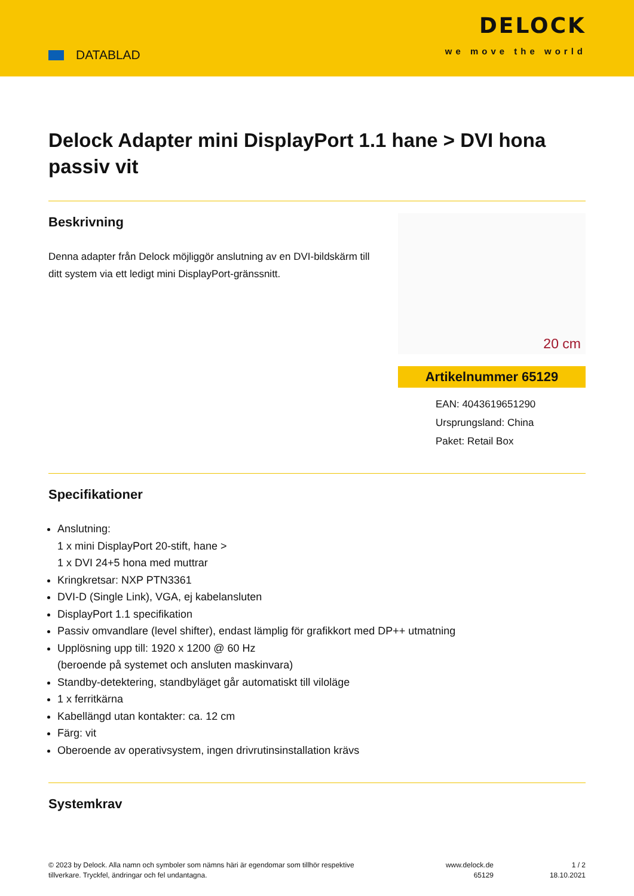DATABLAD
DELOCK
we move the world
Delock Adapter mini DisplayPort 1.1 hane > DVI hona passiv vit
Beskrivning
Denna adapter från Delock möjliggör anslutning av en DVI-bildskärm till ditt system via ett ledigt mini DisplayPort-gränssnitt.
20 cm
Artikelnummer 65129
EAN: 4043619651290
Ursprungsland: China
Paket: Retail Box
Specifikationer
Anslutning:
1 x mini DisplayPort 20-stift, hane >
1 x DVI 24+5 hona med muttrar
Kringkretsar: NXP PTN3361
DVI-D (Single Link), VGA, ej kabelansluten
DisplayPort 1.1 specifikation
Passiv omvandlare (level shifter), endast lämplig för grafikkort med DP++ utmatning
Upplösning upp till: 1920 x 1200 @ 60 Hz
(beroende på systemet och ansluten maskinvara)
Standby-detektering, standbyläget går automatiskt till viloläge
1 x ferritkärna
Kabellängd utan kontakter: ca. 12 cm
Färg: vit
Oberoende av operativsystem, ingen drivrutinsinstallation krävs
Systemkrav
© 2023 by Delock. Alla namn och symboler som nämns häri är egendomar som tillhör respektive tillverkare. Tryckfel, ändringar och fel undantagna.
www.delock.de
65129
1 / 2
18.10.2021